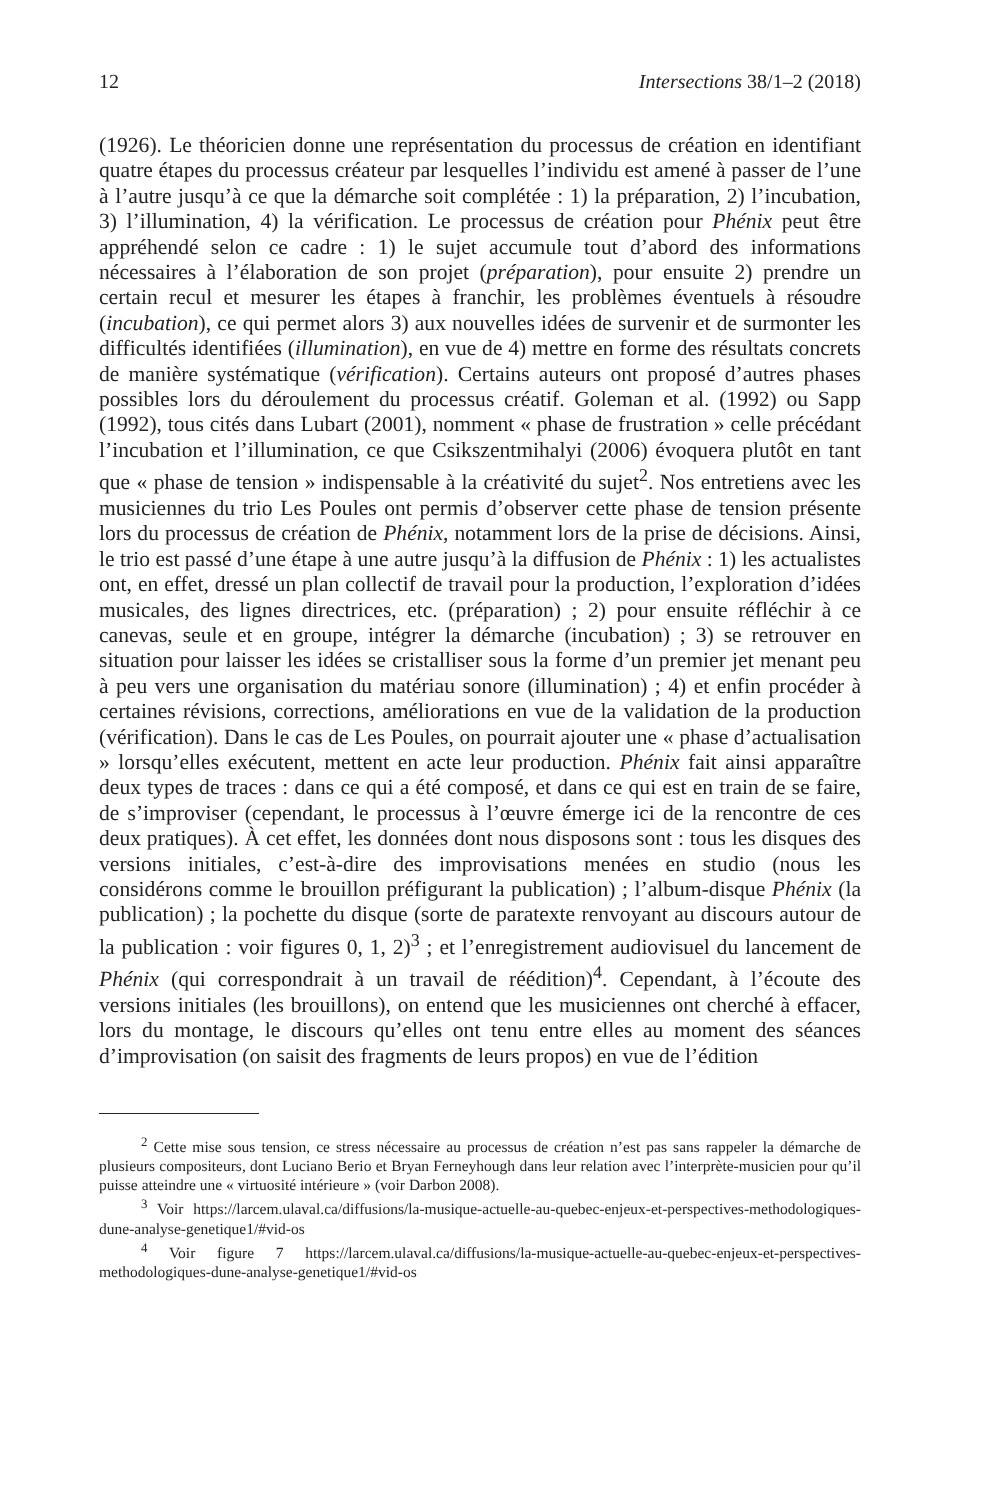12 Intersections 38/1–2 (2018)
(1926). Le théoricien donne une représentation du processus de création en identifiant quatre étapes du processus créateur par lesquelles l’individu est amené à passer de l’une à l’autre jusqu’à ce que la démarche soit complétée : 1) la préparation, 2) l’incubation, 3) l’illumination, 4) la vérification. Le processus de création pour Phénix peut être appréhendé selon ce cadre : 1) le sujet accumule tout d’abord des informations nécessaires à l’élaboration de son projet (préparation), pour ensuite 2) prendre un certain recul et mesurer les étapes à franchir, les problèmes éventuels à résoudre (incubation), ce qui permet alors 3) aux nouvelles idées de survenir et de surmonter les difficultés identifiées (illumination), en vue de 4) mettre en forme des résultats concrets de manière systématique (vérification). Certains auteurs ont proposé d’autres phases possibles lors du déroulement du processus créatif. Goleman et al. (1992) ou Sapp (1992), tous cités dans Lubart (2001), nomment « phase de frustration » celle précédant l’incubation et l’illumination, ce que Csikszentmihalyi (2006) évoquera plutôt en tant que « phase de tension » indispensable à la créativité du sujet<sup>2</sup>. Nos entretiens avec les musiciennes du trio Les Poules ont permis d’observer cette phase de tension présente lors du processus de création de Phénix, notamment lors de la prise de décisions. Ainsi, le trio est passé d’une étape à une autre jusqu’à la diffusion de Phénix : 1) les actualistes ont, en effet, dressé un plan collectif de travail pour la production, l’exploration d’idées musicales, des lignes directrices, etc. (préparation) ; 2) pour ensuite réfléchir à ce canevas, seule et en groupe, intégrer la démarche (incubation) ; 3) se retrouver en situation pour laisser les idées se cristalliser sous la forme d’un premier jet menant peu à peu vers une organisation du matériau sonore (illumination) ; 4) et enfin procéder à certaines révisions, corrections, améliorations en vue de la validation de la production (vérification). Dans le cas de Les Poules, on pourrait ajouter une « phase d’actualisation » lorsqu’elles exécutent, mettent en acte leur production. Phénix fait ainsi apparaître deux types de traces : dans ce qui a été composé, et dans ce qui est en train de se faire, de s’improviser (cependant, le processus à l’œuvre émerge ici de la rencontre de ces deux pratiques). À cet effet, les données dont nous disposons sont : tous les disques des versions initiales, c’est-à-dire des improvisations menées en studio (nous les considérons comme le brouillon préfigurant la publication) ; l’album-disque Phénix (la publication) ; la pochette du disque (sorte de paratexte renvoyant au discours autour de la publication : voir figures 0, 1, 2)<sup>3</sup> ; et l’enregistrement audiovisuel du lancement de Phénix (qui correspondrait à un travail de réédition)<sup>4</sup>. Cependant, à l’écoute des versions initiales (les brouillons), on entend que les musiciennes ont cherché à effacer, lors du montage, le discours qu’elles ont tenu entre elles au moment des séances d’improvisation (on saisit des fragments de leurs propos) en vue de l’édition
<sup>2</sup> Cette mise sous tension, ce stress nécessaire au processus de création n’est pas sans rappeler la démarche de plusieurs compositeurs, dont Luciano Berio et Bryan Ferneyhough dans leur relation avec l’interprète-musicien pour qu’il puisse atteindre une « virtuosité intérieure » (voir Darbon 2008).
<sup>3</sup> Voir https://larcem.ulaval.ca/diffusions/la-musique-actuelle-au-quebec-enjeux-et-perspectives-methodologiques-dune-analyse-genetique1/#vid-os
<sup>4</sup> Voir figure 7 https://larcem.ulaval.ca/diffusions/la-musique-actuelle-au-quebec-enjeux-et-perspectives-methodologiques-dune-analyse-genetique1/#vid-os